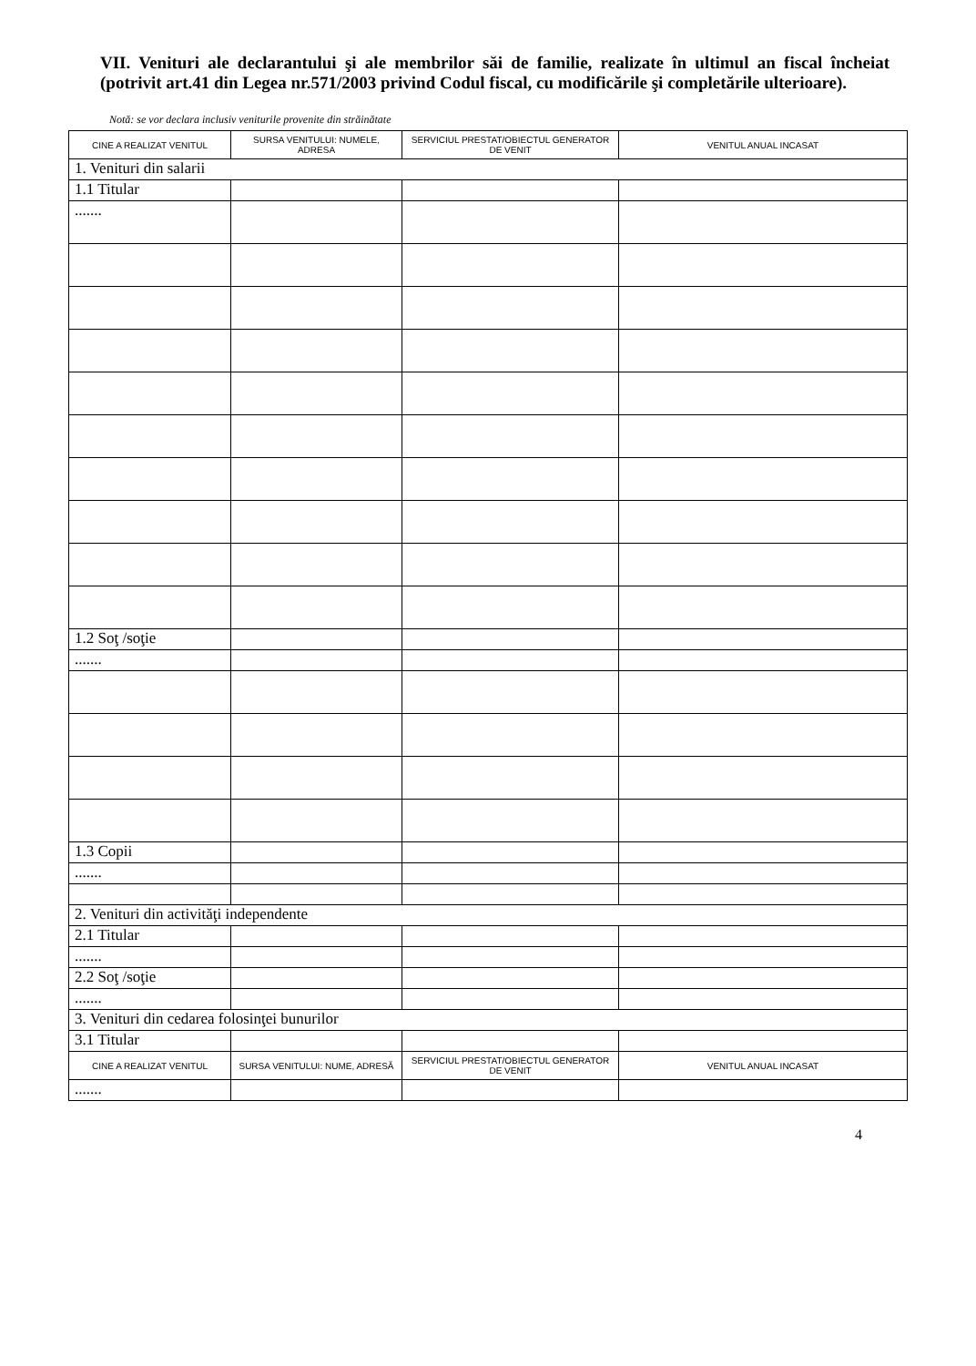VII. Venituri ale declarantului şi ale membrilor săi de familie, realizate în ultimul an fiscal încheiat (potrivit art.41 din Legea nr.571/2003 privind Codul fiscal, cu modificările şi completările ulterioare).
Notă: se vor declara inclusiv veniturile provenite din străinătate
| CINE A REALIZAT VENITUL | SURSA VENITULUI: NUMELE, ADRESA | SERVICIUL PRESTAT/OBIECTUL GENERATOR DE VENIT | VENITUL ANUAL INCASAT |
| --- | --- | --- | --- |
| 1. Venituri din salarii | | | |
| 1.1 Titular | | | |
| ....... | | | |
| 1.2 Soţ /soţie | | | |
| ....... | | | |
| 1.3 Copii | | | |
| ....... | | | |
| 2. Venituri din activităţi independente | | | |
| 2.1 Titular | | | |
| ....... | | | |
| 2.2 Soţ /soţie | | | |
| ....... | | | |
| 3. Venituri din cedarea folosinţei bunurilor | | | |
| 3.1 Titular | | | |
| CINE A REALIZAT VENITUL | SURSA VENITULUI: NUME, ADRESĂ | SERVICIUL PRESTAT/OBIECTUL GENERATOR DE VENIT | VENITUL ANUAL INCASAT |
| ....... | | | |
4